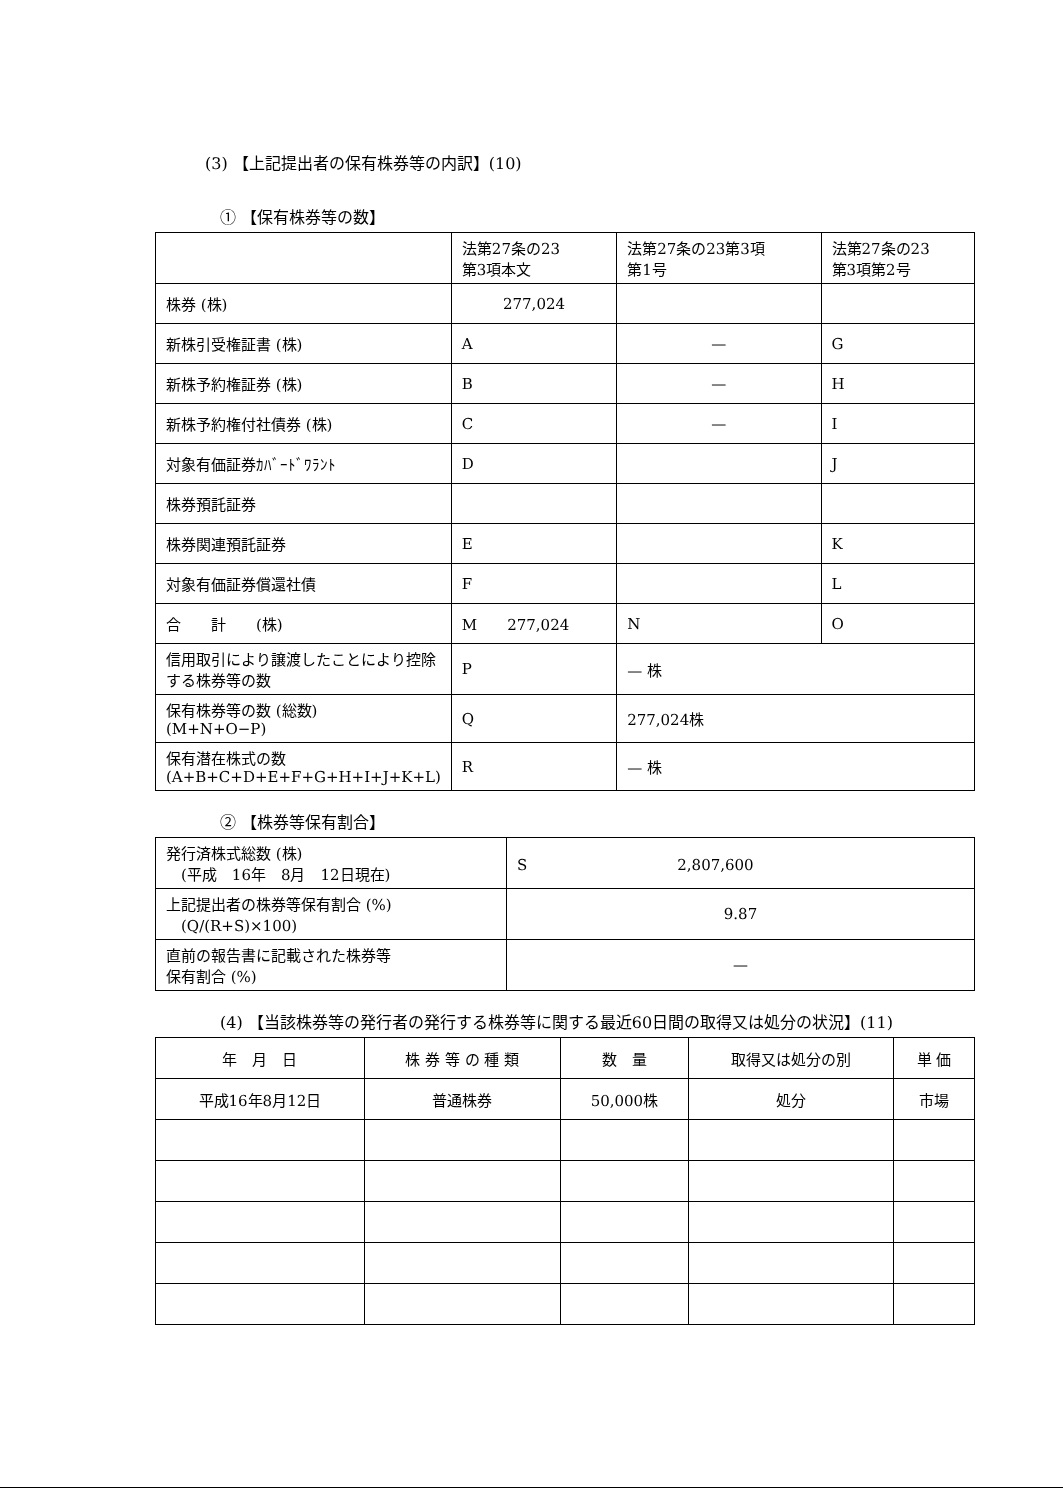(3) 【上記提出者の保有株券等の内訳】(10)
① 【保有株券等の数】
| | 法第27条の23 第3項本文 | 法第27条の23第3項 第1号 | 法第27条の23 第3項第2号 |
| 株券 (株) | 277,024 | | |
| 新株引受権証書 (株) | A | — | G |
| 新株予約権証券 (株) | B | — | H |
| 新株予約権付社債券 (株) | C | — | I |
| 対象有価証券ｶﾊﾞｰﾄﾞﾜﾗﾝﾄ | D | | J |
| 株券預託証券 | | | |
| 株券関連預託証券 | E | | K |
| 対象有価証券償還社債 | F | | L |
| 合 計 (株) | M 277,024 | N | O |
| 信用取引により譲渡したことにより控除する株券等の数 | P | — 株 | |
| 保有株券等の数 (総数) (M+N+O−P) | Q | 277,024株 | |
| 保有潜在株式の数 (A+B+C+D+E+F+G+H+I+J+K+L) | R | — 株 | |
② 【株券等保有割合】
| 発行済株式総数 (株) (平成 16年 8月 12日現在) | S 2,807,600 |
| 上記提出者の株券等保有割合 (%) (Q/(R+S)×100) | 9.87 |
| 直前の報告書に記載された株券等 保有割合 (%) | — |
(4) 【当該株券等の発行者の発行する株券等に関する最近60日間の取得又は処分の状況】(11)
| 年 月 日 | 株 券 等 の 種 類 | 数 量 | 取得又は処分の別 | 単 価 |
| --- | --- | --- | --- | --- |
| 平成16年8月12日 | 普通株券 | 50,000株 | 処分 | 市場 |